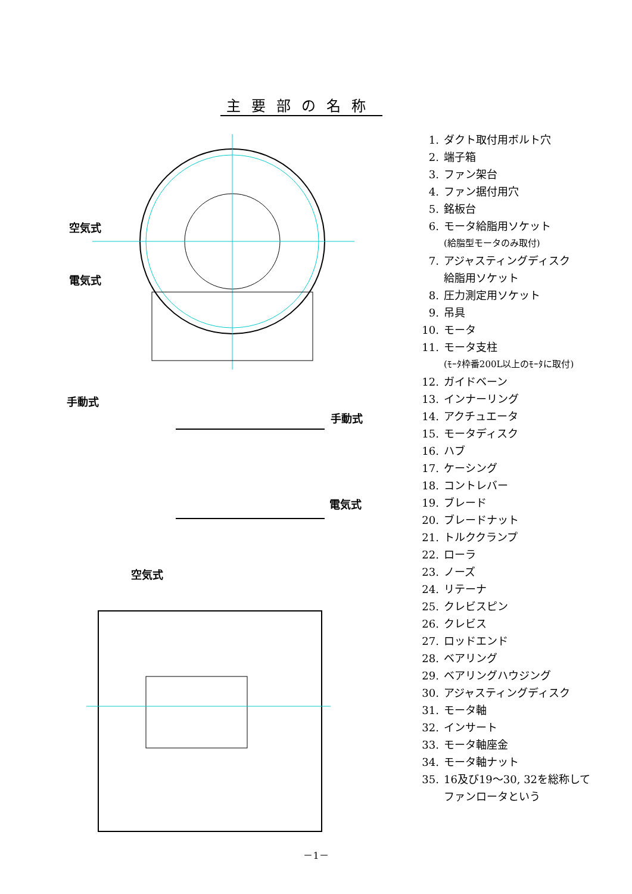主要部の名称
空気式
電気式
手動式
手動式
電気式
空気式
1. ダクト取付用ボルト穴
2. 端子箱
3. ファン架台
4. ファン据付用穴
5. 銘板台
6. モータ給脂用ソケット
(給脂型モータのみ取付)
7. アジャスティングディスク
給脂用ソケット
8. 圧力測定用ソケット
9. 吊具
10. モータ
11. モータ支柱
(ﾓｰﾀ枠番200L以上のﾓｰﾀに取付)
12. ガイドベーン
13. インナーリング
14. アクチュエータ
15. モータディスク
16. ハブ
17. ケーシング
18. コントレバー
19. ブレード
20. ブレードナット
21. トルククランプ
22. ローラ
23. ノーズ
24. リテーナ
25. クレビスピン
26. クレビス
27. ロッドエンド
28. ベアリング
29. ベアリングハウジング
30. アジャスティングディスク
31. モータ軸
32. インサート
33. モータ軸座金
34. モータ軸ナット
35. 16及び19～30, 32を総称して
ファンロータという
－1－